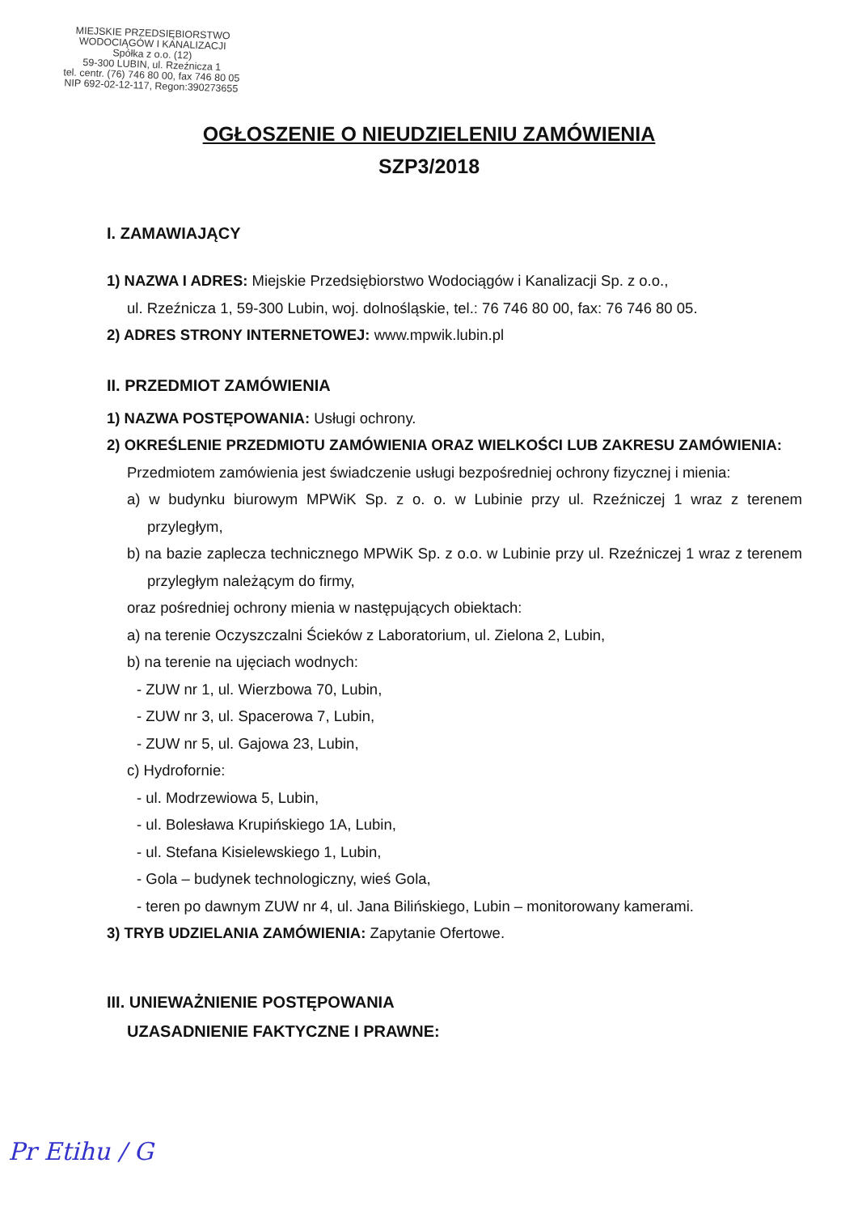MIEJSKIE PRZEDSIĘBIORSTWO
WODOCIĄGÓW I KANALIZACJI
Spółka z o.o. (12)
59-300 LUBIN, ul. Rzeźnicza 1
tel. centr. (76) 746 80 00, fax 746 80 05
NIP 692-02-12-117, Regon:390273655
OGŁOSZENIE O NIEUDZIELENIU ZAMÓWIENIA
SZP3/2018
I. ZAMAWIAJĄCY
1) NAZWA I ADRES: Miejskie Przedsiębiorstwo Wodociągów i Kanalizacji Sp. z o.o.,
ul. Rzeźnicza 1, 59-300 Lubin, woj. dolnośląskie, tel.: 76 746 80 00, fax: 76 746 80 05.
2) ADRES STRONY INTERNETOWEJ: www.mpwik.lubin.pl
II. PRZEDMIOT ZAMÓWIENIA
1) NAZWA POSTĘPOWANIA: Usługi ochrony.
2) OKREŚLENIE PRZEDMIOTU ZAMÓWIENIA ORAZ WIELKOŚCI LUB ZAKRESU ZAMÓWIENIA: Przedmiotem zamówienia jest świadczenie usługi bezpośredniej ochrony fizycznej i mienia:
a) w budynku biurowym MPWiK Sp. z o. o. w Lubinie przy ul. Rzeźniczej 1 wraz z terenem przyległym,
b) na bazie zaplecza technicznego MPWiK Sp. z o.o. w Lubinie przy ul. Rzeźniczej 1 wraz z terenem przyległym należącym do firmy,
oraz pośredniej ochrony mienia w następujących obiektach:
a) na terenie Oczyszczalni Ścieków z Laboratorium, ul. Zielona 2, Lubin,
b) na terenie na ujęciach wodnych:
- ZUW nr 1, ul. Wierzbowa 70, Lubin,
- ZUW nr 3, ul. Spacerowa 7, Lubin,
- ZUW nr 5, ul. Gajowa 23, Lubin,
c) Hydrofornie:
- ul. Modrzewiowa 5, Lubin,
- ul. Bolesława Krupińskiego 1A, Lubin,
- ul. Stefana Kisielewskiego 1, Lubin,
- Gola – budynek technologiczny, wieś Gola,
- teren po dawnym ZUW nr 4, ul. Jana Bilińskiego, Lubin – monitorowany kamerami.
3) TRYB UDZIELANIA ZAMÓWIENIA: Zapytanie Ofertowe.
III. UNIEWAŻNIENIE POSTĘPOWANIA
UZASADNIENIE FAKTYCZNE I PRAWNE:
Pr Etihu / G